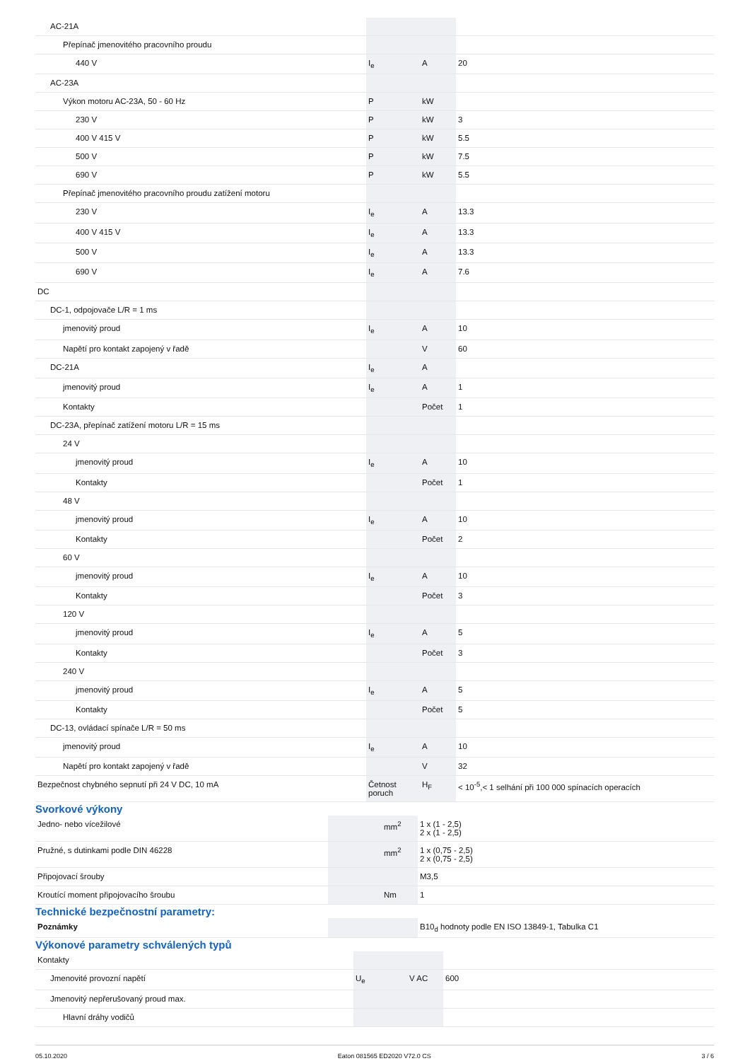| AC-21A | | | |
| Přepínač jmenovitého pracovního proudu | | | |
| 440 V | I<sub>e</sub> | A | 20 |
| AC-23A | | | |
| Výkon motoru AC-23A, 50 - 60 Hz | P | kW | |
| 230 V | P | kW | 3 |
| 400 V 415 V | P | kW | 5.5 |
| 500 V | P | kW | 7.5 |
| 690 V | P | kW | 5.5 |
| Přepínač jmenovitého pracovního proudu zatížení motoru | | | |
| 230 V | I<sub>e</sub> | A | 13.3 |
| 400 V 415 V | I<sub>e</sub> | A | 13.3 |
| 500 V | I<sub>e</sub> | A | 13.3 |
| 690 V | I<sub>e</sub> | A | 7.6 |
| DC | | | |
| DC-1, odpojovače L/R = 1 ms | | | |
| jmenovitý proud | I<sub>e</sub> | A | 10 |
| Napětí pro kontakt zapojený v řadě | | V | 60 |
| DC-21A | I<sub>e</sub> | A | |
| jmenovitý proud | I<sub>e</sub> | A | 1 |
| Kontakty | | Počet | 1 |
| DC-23A, přepínač zatížení motoru L/R = 15 ms | | | |
| 24 V | | | |
| jmenovitý proud | I<sub>e</sub> | A | 10 |
| Kontakty | | Počet | 1 |
| 48 V | | | |
| jmenovitý proud | I<sub>e</sub> | A | 10 |
| Kontakty | | Počet | 2 |
| 60 V | | | |
| jmenovitý proud | I<sub>e</sub> | A | 10 |
| Kontakty | | Počet | 3 |
| 120 V | | | |
| jmenovitý proud | I<sub>e</sub> | A | 5 |
| Kontakty | | Počet | 3 |
| 240 V | | | |
| jmenovitý proud | I<sub>e</sub> | A | 5 |
| Kontakty | | Počet | 5 |
| DC-13, ovládací spínače L/R = 50 ms | | | |
| jmenovitý proud | I<sub>e</sub> | A | 10 |
| Napětí pro kontakt zapojený v řadě | | V | 32 |
| Bezpečnost chybného sepnutí při 24 V DC, 10 mA | Četnost poruch | H<sub>F</sub> | < 10<sup>-5</sup>,< 1 selhání při 100 000 spínacích operacích |
Svorkové výkony
| Jedno- nebo vícežilové | | mm<sup>2</sup> | 1 x (1 - 2,5) 2 x (1 - 2,5) |
| Pružné, s dutinkami podle DIN 46228 | | mm<sup>2</sup> | 1 x (0,75 - 2,5) 2 x (0,75 - 2,5) |
| Připojovací šrouby | | | M3,5 |
| Kroutící moment připojovacího šroubu | | Nm | 1 |
Technické bezpečnostní parametry:
| Poznámky | | | B10<sub>d</sub> hodnoty podle EN ISO 13849-1, Tabulka C1 |
Výkonové parametry schválených typů
| Kontakty | | | |
| Jmenovité provozní napětí | U<sub>e</sub> | V AC | 600 |
| Jmenovitý nepřerušovaný proud max. | | | |
| Hlavní dráhy vodičů | | | |
05.10.2020 Eaton 081565 ED2020 V72.0 CS 3 / 6